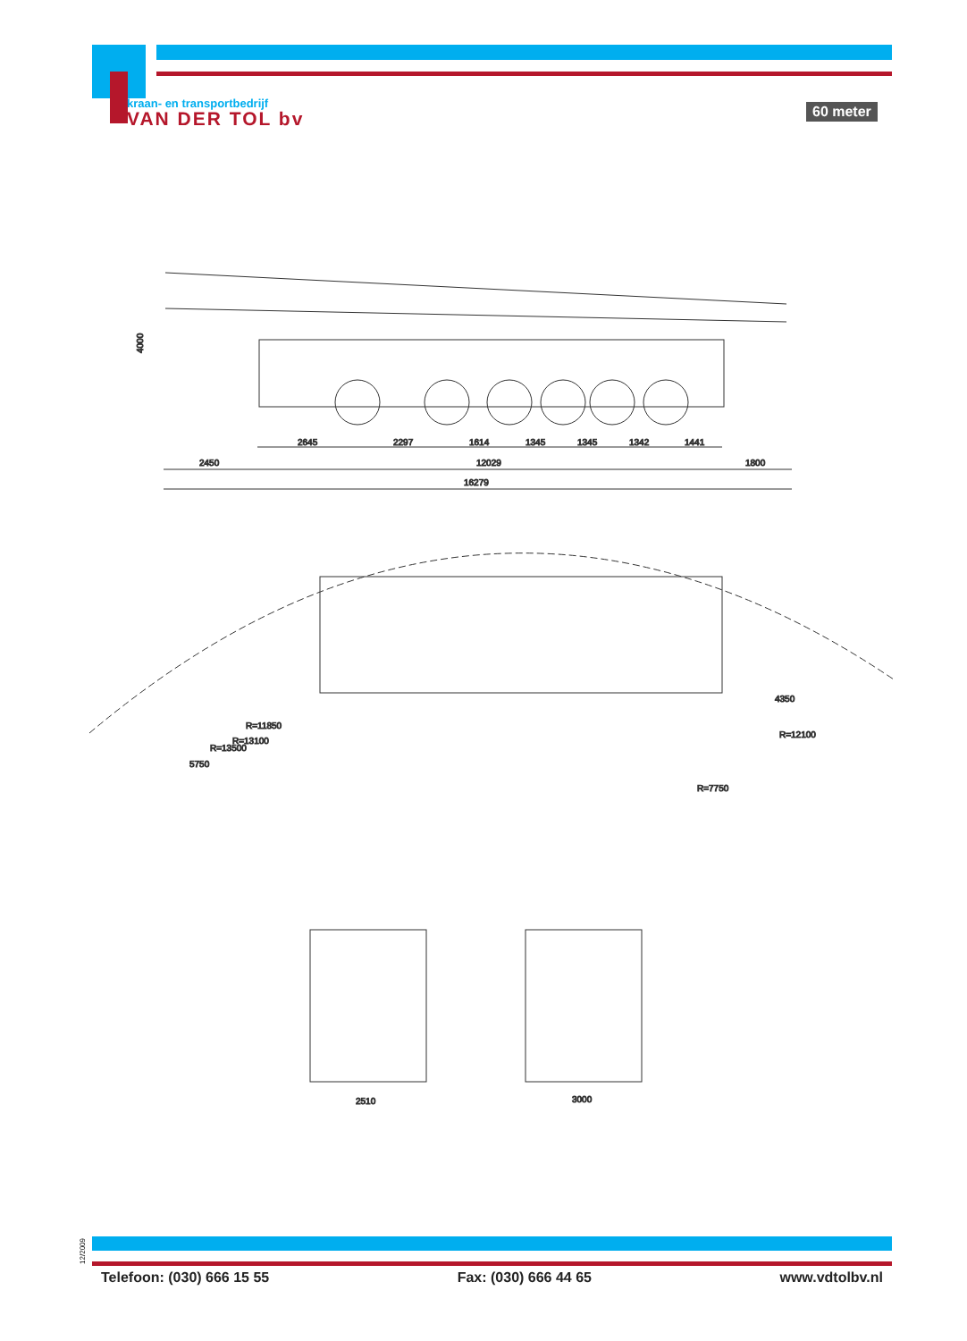kraan- en transportbedrijf
VAN DER TOL bv
60 meter
4000
2645
2297
1614
1345
1345
1342
1441
2450
12029
1800
16279
R=11850
R=13100
R=13500
5750
4350
R=12100
R=7750
2510
3000
12/2009
Telefoon: (030) 666 15 55 Fax: (030) 666 44 65 www.vdtolbv.nl